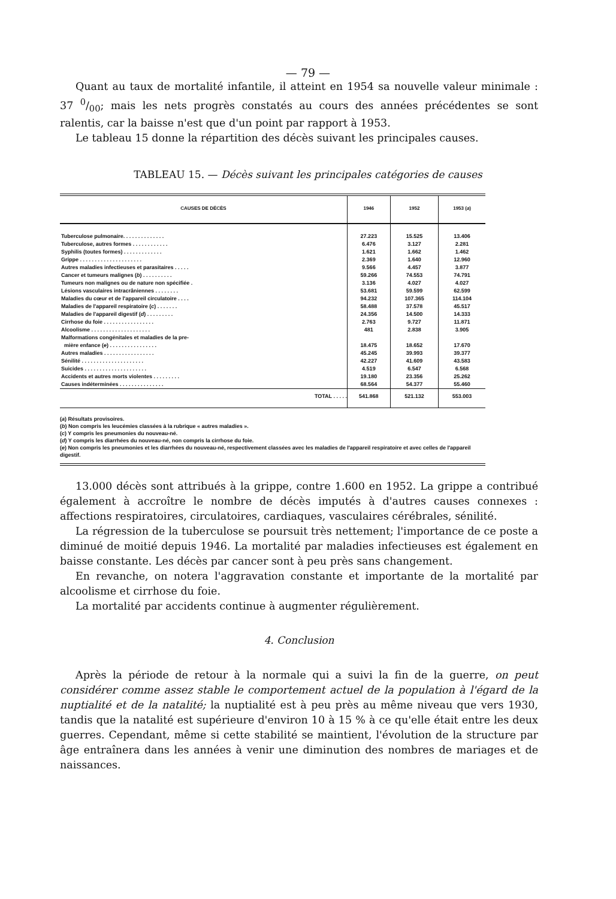— 79 —
Quant au taux de mortalité infantile, il atteint en 1954 sa nouvelle valeur minimale : 37 0/00; mais les nets progrès constatés au cours des années précédentes se sont ralentis, car la baisse n'est que d'un point par rapport à 1953.
Le tableau 15 donne la répartition des décès suivant les principales causes.
TABLEAU 15. — Décès suivant les principales catégories de causes
| CAUSES DE DÉCÈS | 1946 | 1952 | 1953 ( a ) |
| --- | --- | --- | --- |
| Tuberculose pulmonaire. . . . . . . . . . . . . . | 27.223 | 15.525 | 13.406 |
| Tuberculose, autres formes . . . . . . . . . . . . | 6.476 | 3.127 | 2.281 |
| Syphilis (toutes formes) . . . . . . . . . . . . . | 1.621 | 1.662 | 1.462 |
| Grippe . . . . . . . . . . . . . . . . . . . . . | 2.369 | 1.640 | 12.960 |
| Autres maladies infectieuses et parasitaires . . . . . | 9.566 | 4.457 | 3.877 |
| Cancer et tumeurs malignes ( b ) . . . . . . . . . . | 59.266 | 74.553 | 74.791 |
| Tumeurs non malignes ou de nature non spécifiée . | 3.136 | 4.027 | 4.027 |
| Lésions vasculaires intracrâniennes . . . . . . . . | 53.681 | 59.599 | 62.599 |
| Maladies du cœur et de l'appareil circulatoire . . . . | 94.232 | 107.365 | 114.104 |
| Maladies de l'appareil respiratoire ( c ) . . . . . . . | 58.488 | 37.578 | 45.517 |
| Maladies de l'appareil digestif ( d ) . . . . . . . . . | 24.356 | 14.500 | 14.333 |
| Cirrhose du foie . . . . . . . . . . . . . . . . . | 2.763 | 9.727 | 11.871 |
| Alcoolisme . . . . . . . . . . . . . . . . . . . . | 481 | 2.838 | 3.905 |
| Malformations congénitales et maladies de la pre- mière enfance ( e ) . . . . . . . . . . . . . . . . | 18.475 | 18.652 | 17.670 |
| Autres maladies . . . . . . . . . . . . . . . . . | 45.245 | 39.993 | 39.377 |
| Sénilité . . . . . . . . . . . . . . . . . . . . . | 42.227 | 41.609 | 43.583 |
| Suicides . . . . . . . . . . . . . . . . . . . . . | 4.519 | 6.547 | 6.568 |
| Accidents et autres morts violentes . . . . . . . . . | 19.180 | 23.356 | 25.262 |
| Causes indéterminées . . . . . . . . . . . . . . . | 68.564 | 54.377 | 55.460 |
| TOTAL . . . . . | 541.868 | 521.132 | 553.003 |
(a) Résultats provisoires.
(b) Non compris les leucémies classées à la rubrique « autres maladies ».
(c) Y compris les pneumonies du nouveau-né.
(d) Y compris les diarrhées du nouveau-né, non compris la cirrhose du foie.
(e) Non compris les pneumonies et les diarrhées du nouveau-né, respectivement classées avec les maladies de l'appareil respiratoire et avec celles de l'appareil digestif.
13.000 décès sont attribués à la grippe, contre 1.600 en 1952. La grippe a contribué également à accroître le nombre de décès imputés à d'autres causes connexes : affections respiratoires, circulatoires, cardiaques, vasculaires cérébrales, sénilité.
La régression de la tuberculose se poursuit très nettement; l'importance de ce poste a diminué de moitié depuis 1946. La mortalité par maladies infectieuses est également en baisse constante. Les décès par cancer sont à peu près sans changement.
En revanche, on notera l'aggravation constante et importante de la mortalité par alcoolisme et cirrhose du foie.
La mortalité par accidents continue à augmenter régulièrement.
4. Conclusion
Après la période de retour à la normale qui a suivi la fin de la guerre, on peut considérer comme assez stable le comportement actuel de la population à l'égard de la nuptialité et de la natalité; la nuptialité est à peu près au même niveau que vers 1930, tandis que la natalité est supérieure d'environ 10 à 15 % à ce qu'elle était entre les deux guerres. Cependant, même si cette stabilité se maintient, l'évolution de la structure par âge entraînera dans les années à venir une diminution des nombres de mariages et de naissances.